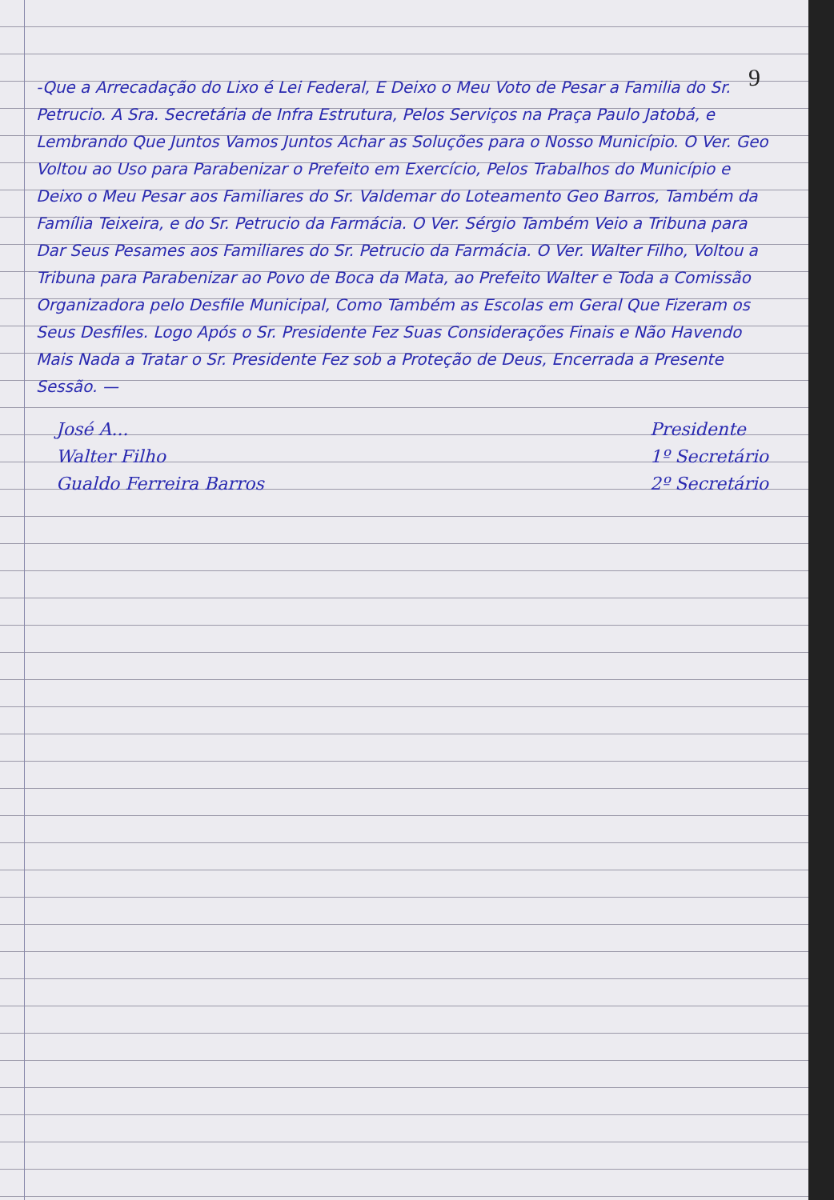9
-Que a Arrecadação do Lixo é Lei Federal, E Deixo o Meu Voto de Pesar a Familia do Sr. Petrucio. A Sra. Secretária de Infra Estrutura, Pelos Serviços na Praça Paulo Jatobá, e Lembrando Que Juntos Vamos Juntos Achar as Soluções para o Nosso Município. O Ver. Geo Voltou ao Uso para Parabenizar o Prefeito em Exercício, Pelos Trabalhos do Município e Deixo o Meu Pesar aos Familiares do Sr. Valdemar do Loteamento Geo Barros, Também da Família Teixeira, e do Sr. Petrucio da Farmácia. O Ver. Sérgio Também Veio a Tribuna para Dar Seus Pesames aos Familiares do Sr. Petrucio da Farmácia. O Ver. Walter Filho, Voltou a Tribuna para Parabenizar ao Povo de Boca da Mata, ao Prefeito Walter e Toda a Comissão Organizadora pelo Desfile Municipal, Como Também as Escolas em Geral Que Fizeram os Seus Desfiles. Logo Após o Sr. Presidente Fez Suas Considerações Finais e Não Havendo Mais Nada a Tratar o Sr. Presidente Fez sob a Proteção de Deus, Encerrada a Presente Sessão. —
José A...
Walter Filho
Gualdo Ferreira Barros
Presidente
1º Secretário
2º Secretário